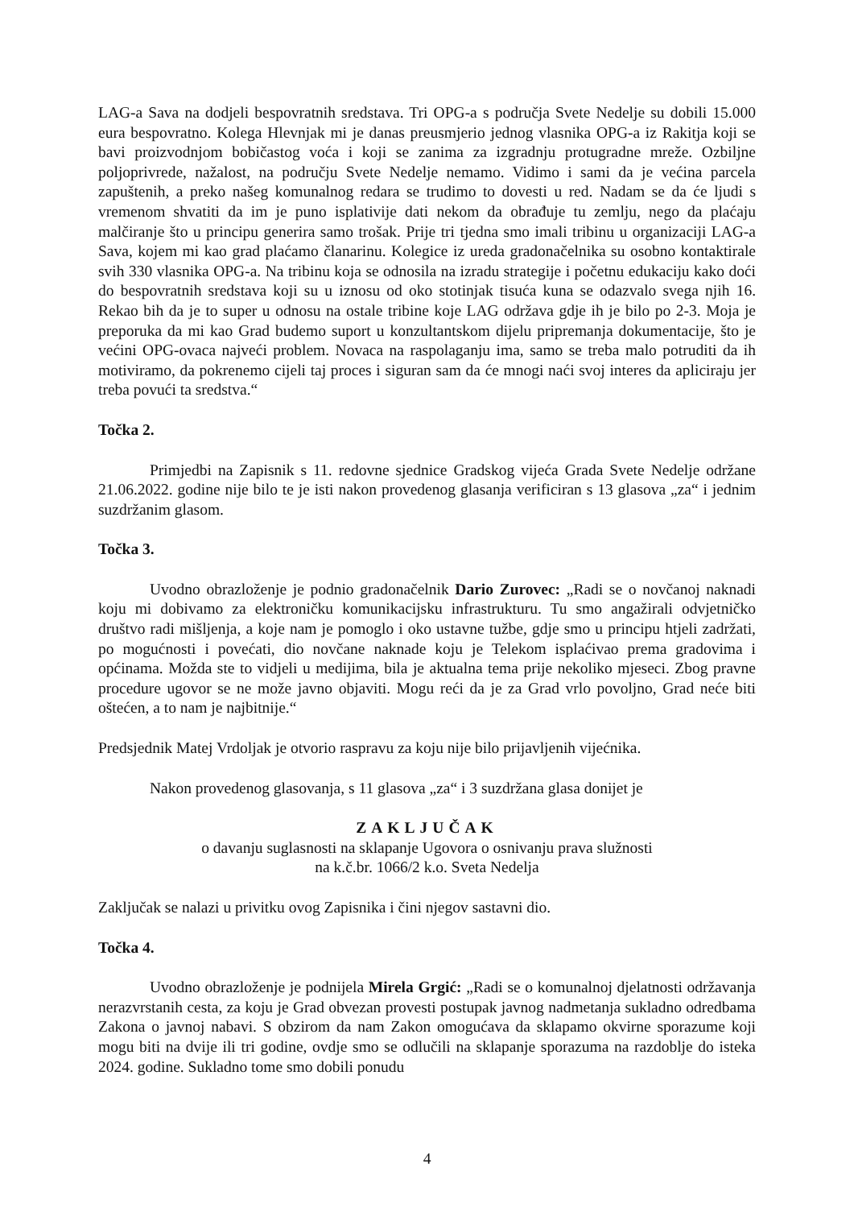LAG-a Sava na dodjeli bespovratnih sredstava. Tri OPG-a s područja Svete Nedelje su dobili 15.000 eura bespovratno. Kolega Hlevnjak mi je danas preusmjerio jednog vlasnika OPG-a iz Rakitja koji se bavi proizvodnjom bobičastog voća i koji se zanima za izgradnju protugradne mreže. Ozbiljne poljoprivrede, nažalost, na području Svete Nedelje nemamo. Vidimo i sami da je većina parcela zapuštenih, a preko našeg komunalnog redara se trudimo to dovesti u red. Nadam se da će ljudi s vremenom shvatiti da im je puno isplativije dati nekom da obrađuje tu zemlju, nego da plaćaju malčiranje što u principu generira samo trošak. Prije tri tjedna smo imali tribinu u organizaciji LAG-a Sava, kojem mi kao grad plaćamo članarinu. Kolegice iz ureda gradonačelnika su osobno kontaktirale svih 330 vlasnika OPG-a. Na tribinu koja se odnosila na izradu strategije i početnu edukaciju kako doći do bespovratnih sredstava koji su u iznosu od oko stotinjak tisuća kuna se odazvalo svega njih 16. Rekao bih da je to super u odnosu na ostale tribine koje LAG održava gdje ih je bilo po 2-3. Moja je preporuka da mi kao Grad budemo suport u konzultantskom dijelu pripremanja dokumentacije, što je većini OPG-ovaca najveći problem. Novaca na raspolaganju ima, samo se treba malo potruditi da ih motiviramo, da pokrenemo cijeli taj proces i siguran sam da će mnogi naći svoj interes da apliciraju jer treba povući ta sredstva.“
Točka 2.
Primjedbi na Zapisnik s 11. redovne sjednice Gradskog vijeća Grada Svete Nedelje održane 21.06.2022. godine nije bilo te je isti nakon provedenog glasanja verificiran s 13 glasova „za“ i jednim suzdržanim glasom.
Točka 3.
Uvodno obrazloženje je podnio gradonačelnik Dario Zurovec: „Radi se o novčanoj naknadi koju mi dobivamo za elektroničku komunikacijsku infrastrukturu. Tu smo angažirali odvjetničko društvo radi mišljenja, a koje nam je pomoglo i oko ustavne tužbe, gdje smo u principu htjeli zadržati, po mogućnosti i povećati, dio novčane naknade koju je Telekom isplaćivao prema gradovima i općinama. Možda ste to vidjeli u medijima, bila je aktualna tema prije nekoliko mjeseci. Zbog pravne procedure ugovor se ne može javno objaviti. Mogu reći da je za Grad vrlo povoljno, Grad neće biti oštećen, a to nam je najbitnije.“
Predsjednik Matej Vrdoljak je otvorio raspravu za koju nije bilo prijavljenih vijećnika.
Nakon provedenog glasovanja, s 11 glasova „za“ i 3 suzdržana glasa donijet je
ZAKLJUČAK
o davanju suglasnosti na sklapanje Ugovora o osnivanju prava služnosti
na k.č.br. 1066/2 k.o. Sveta Nedelja
Zaključak se nalazi u privitku ovog Zapisnika i čini njegov sastavni dio.
Točka 4.
Uvodno obrazloženje je podnijela Mirela Grgić: „Radi se o komunalnoj djelatnosti održavanja nerazvrstanih cesta, za koju je Grad obvezan provesti postupak javnog nadmetanja sukladno odredbama Zakona o javnoj nabavi. S obzirom da nam Zakon omogućava da sklapamo okvirne sporazume koji mogu biti na dvije ili tri godine, ovdje smo se odlučili na sklapanje sporazuma na razdoblje do isteka 2024. godine. Sukladno tome smo dobili ponudu
4